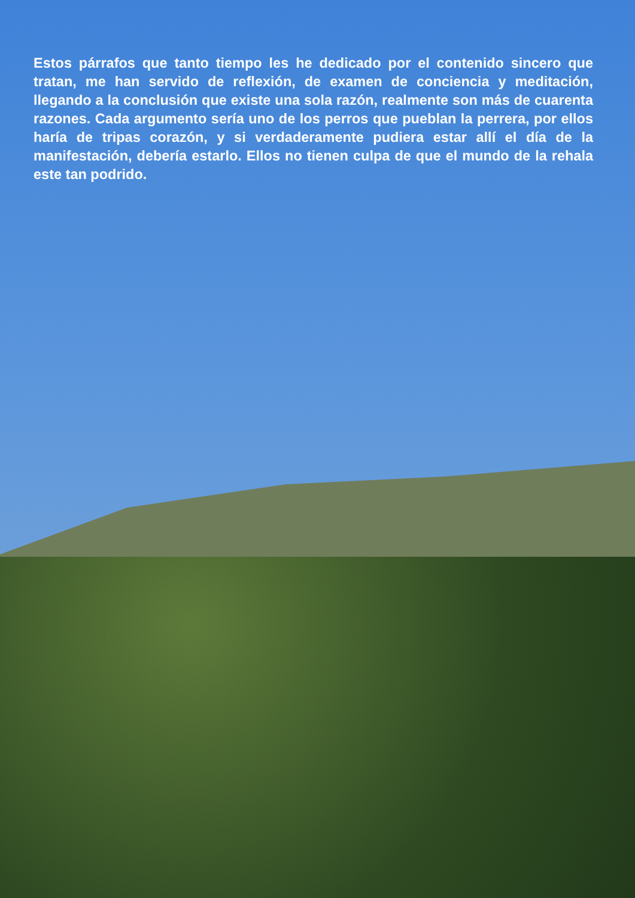Estos párrafos que tanto tiempo les he dedicado por el contenido sincero que tratan, me han servido de reflexión, de examen de conciencia y meditación, llegando a la conclusión que existe una sola razón, realmente son más de cuarenta razones. Cada argumento sería uno de los perros que pueblan la perrera, por ellos haría de tripas corazón, y si verdaderamente pudiera estar allí el día de la manifestación, debería estarlo. Ellos no tienen culpa de que el mundo de la rehala este tan podrido.